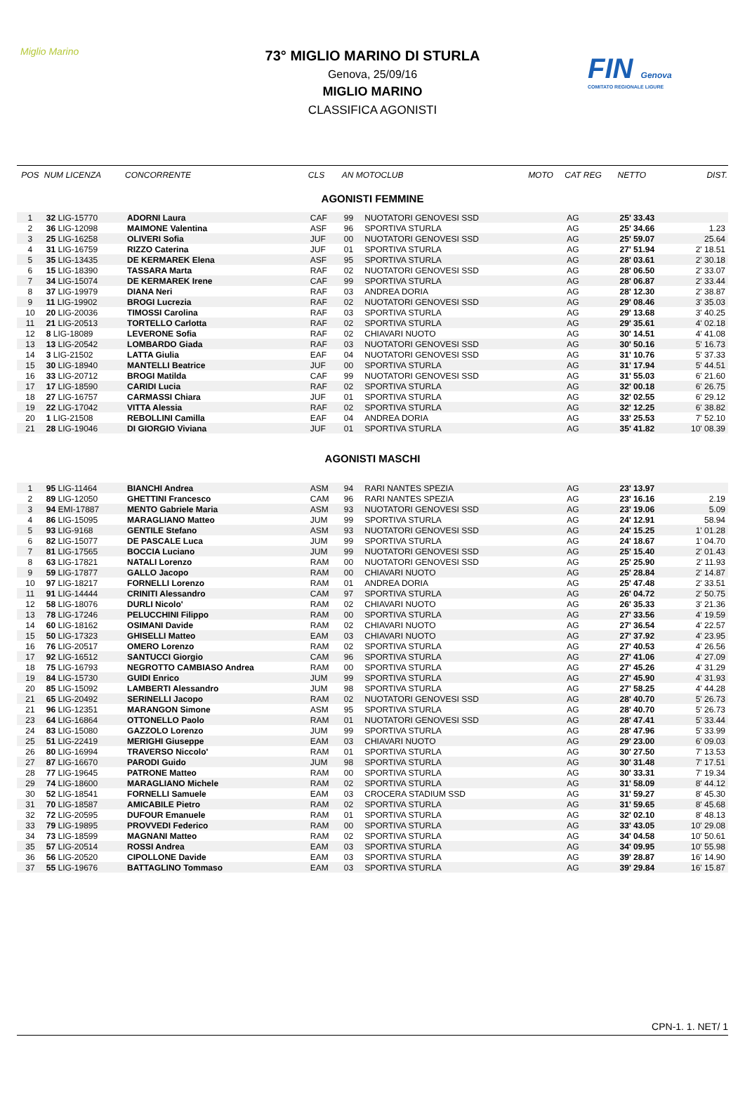Miglio Marino
FIN Genova
COMITATO REGIONALE LIGURE
73° MIGLIO MARINO DI STURLA
Genova, 25/09/16
MIGLIO MARINO
CLASSIFICA AGONISTI
| POS | NUM LICENZA | CONCORRENTE | CLS | AN MOTOCLUB | | MOTO | CAT REG | NETTO | DIST. |
| --- | --- | --- | --- | --- | --- | --- | --- | --- | --- |
| AGONISTI FEMMINE | | | | | | | | | |
| 1 | 32 LIG-15770 | ADORNI Laura | CAF | 99 | NUOTATORI GENOVESI SSD | | AG | 25' 33.43 | |
| 2 | 36 LIG-12098 | MAIMONE Valentina | ASF | 96 | SPORTIVA STURLA | | AG | 25' 34.66 | 1.23 |
| 3 | 25 LIG-16258 | OLIVERI Sofia | JUF | 00 | NUOTATORI GENOVESI SSD | | AG | 25' 59.07 | 25.64 |
| 4 | 31 LIG-16759 | RIZZO Caterina | JUF | 01 | SPORTIVA STURLA | | AG | 27' 51.94 | 2' 18.51 |
| 5 | 35 LIG-13435 | DE KERMAREK Elena | ASF | 95 | SPORTIVA STURLA | | AG | 28' 03.61 | 2' 30.18 |
| 6 | 15 LIG-18390 | TASSARA Marta | RAF | 02 | NUOTATORI GENOVESI SSD | | AG | 28' 06.50 | 2' 33.07 |
| 7 | 34 LIG-15074 | DE KERMAREK Irene | CAF | 99 | SPORTIVA STURLA | | AG | 28' 06.87 | 2' 33.44 |
| 8 | 37 LIG-19979 | DIANA Neri | RAF | 03 | ANDREA DORIA | | AG | 28' 12.30 | 2' 38.87 |
| 9 | 11 LIG-19902 | BROGI Lucrezia | RAF | 02 | NUOTATORI GENOVESI SSD | | AG | 29' 08.46 | 3' 35.03 |
| 10 | 20 LIG-20036 | TIMOSSI Carolina | RAF | 03 | SPORTIVA STURLA | | AG | 29' 13.68 | 3' 40.25 |
| 11 | 21 LIG-20513 | TORTELLO Carlotta | RAF | 02 | SPORTIVA STURLA | | AG | 29' 35.61 | 4' 02.18 |
| 12 | 8 LIG-18089 | LEVERONE Sofia | RAF | 02 | CHIAVARI NUOTO | | AG | 30' 14.51 | 4' 41.08 |
| 13 | 13 LIG-20542 | LOMBARDO Giada | RAF | 03 | NUOTATORI GENOVESI SSD | | AG | 30' 50.16 | 5' 16.73 |
| 14 | 3 LIG-21502 | LATTA Giulia | EAF | 04 | NUOTATORI GENOVESI SSD | | AG | 31' 10.76 | 5' 37.33 |
| 15 | 30 LIG-18940 | MANTELLI Beatrice | JUF | 00 | SPORTIVA STURLA | | AG | 31' 17.94 | 5' 44.51 |
| 16 | 33 LIG-20712 | BROGI Matilda | CAF | 99 | NUOTATORI GENOVESI SSD | | AG | 31' 55.03 | 6' 21.60 |
| 17 | 17 LIG-18590 | CARIDI Lucia | RAF | 02 | SPORTIVA STURLA | | AG | 32' 00.18 | 6' 26.75 |
| 18 | 27 LIG-16757 | CARMASSI Chiara | JUF | 01 | SPORTIVA STURLA | | AG | 32' 02.55 | 6' 29.12 |
| 19 | 22 LIG-17042 | VITTA Alessia | RAF | 02 | SPORTIVA STURLA | | AG | 32' 12.25 | 6' 38.82 |
| 20 | 1 LIG-21508 | REBOLLINI Camilla | EAF | 04 | ANDREA DORIA | | AG | 33' 25.53 | 7' 52.10 |
| 21 | 28 LIG-19046 | DI GIORGIO Viviana | JUF | 01 | SPORTIVA STURLA | | AG | 35' 41.82 | 10' 08.39 |
| AGONISTI MASCHI | | | | | | | | | |
| 1 | 95 LIG-11464 | BIANCHI Andrea | ASM | 94 | RARI NANTES SPEZIA | | AG | 23' 13.97 | |
| 2 | 89 LIG-12050 | GHETTINI Francesco | CAM | 96 | RARI NANTES SPEZIA | | AG | 23' 16.16 | 2.19 |
| 3 | 94 EMI-17887 | MENTO Gabriele Maria | ASM | 93 | NUOTATORI GENOVESI SSD | | AG | 23' 19.06 | 5.09 |
| 4 | 86 LIG-15095 | MARAGLIANO Matteo | JUM | 99 | SPORTIVA STURLA | | AG | 24' 12.91 | 58.94 |
| 5 | 93 LIG-9168 | GENTILE Stefano | ASM | 93 | NUOTATORI GENOVESI SSD | | AG | 24' 15.25 | 1' 01.28 |
| 6 | 82 LIG-15077 | DE PASCALE Luca | JUM | 99 | SPORTIVA STURLA | | AG | 24' 18.67 | 1' 04.70 |
| 7 | 81 LIG-17565 | BOCCIA Luciano | JUM | 99 | NUOTATORI GENOVESI SSD | | AG | 25' 15.40 | 2' 01.43 |
| 8 | 63 LIG-17821 | NATALI Lorenzo | RAM | 00 | NUOTATORI GENOVESI SSD | | AG | 25' 25.90 | 2' 11.93 |
| 9 | 59 LIG-17877 | GALLO Jacopo | RAM | 00 | CHIAVARI NUOTO | | AG | 25' 28.84 | 2' 14.87 |
| 10 | 97 LIG-18217 | FORNELLI Lorenzo | RAM | 01 | ANDREA DORIA | | AG | 25' 47.48 | 2' 33.51 |
| 11 | 91 LIG-14444 | CRINITI Alessandro | CAM | 97 | SPORTIVA STURLA | | AG | 26' 04.72 | 2' 50.75 |
| 12 | 58 LIG-18076 | DURLI Nicolo' | RAM | 02 | CHIAVARI NUOTO | | AG | 26' 35.33 | 3' 21.36 |
| 13 | 78 LIG-17246 | PELUCCHINI Filippo | RAM | 00 | SPORTIVA STURLA | | AG | 27' 33.56 | 4' 19.59 |
| 14 | 60 LIG-18162 | OSIMANI Davide | RAM | 02 | CHIAVARI NUOTO | | AG | 27' 36.54 | 4' 22.57 |
| 15 | 50 LIG-17323 | GHISELLI Matteo | EAM | 03 | CHIAVARI NUOTO | | AG | 27' 37.92 | 4' 23.95 |
| 16 | 76 LIG-20517 | OMERO Lorenzo | RAM | 02 | SPORTIVA STURLA | | AG | 27' 40.53 | 4' 26.56 |
| 17 | 92 LIG-16512 | SANTUCCI Giorgio | CAM | 96 | SPORTIVA STURLA | | AG | 27' 41.06 | 4' 27.09 |
| 18 | 75 LIG-16793 | NEGROTTO CAMBIASO Andrea | RAM | 00 | SPORTIVA STURLA | | AG | 27' 45.26 | 4' 31.29 |
| 19 | 84 LIG-15730 | GUIDI Enrico | JUM | 99 | SPORTIVA STURLA | | AG | 27' 45.90 | 4' 31.93 |
| 20 | 85 LIG-15092 | LAMBERTI Alessandro | JUM | 98 | SPORTIVA STURLA | | AG | 27' 58.25 | 4' 44.28 |
| 21 | 65 LIG-20492 | SERINELLI Jacopo | RAM | 02 | NUOTATORI GENOVESI SSD | | AG | 28' 40.70 | 5' 26.73 |
| 21 | 96 LIG-12351 | MARANGON Simone | ASM | 95 | SPORTIVA STURLA | | AG | 28' 40.70 | 5' 26.73 |
| 23 | 64 LIG-16864 | OTTONELLO Paolo | RAM | 01 | NUOTATORI GENOVESI SSD | | AG | 28' 47.41 | 5' 33.44 |
| 24 | 83 LIG-15080 | GAZZOLO Lorenzo | JUM | 99 | SPORTIVA STURLA | | AG | 28' 47.96 | 5' 33.99 |
| 25 | 51 LIG-22419 | MERIGHI Giuseppe | EAM | 03 | CHIAVARI NUOTO | | AG | 29' 23.00 | 6' 09.03 |
| 26 | 80 LIG-16994 | TRAVERSO Niccolo' | RAM | 01 | SPORTIVA STURLA | | AG | 30' 27.50 | 7' 13.53 |
| 27 | 87 LIG-16670 | PARODI Guido | JUM | 98 | SPORTIVA STURLA | | AG | 30' 31.48 | 7' 17.51 |
| 28 | 77 LIG-19645 | PATRONE Matteo | RAM | 00 | SPORTIVA STURLA | | AG | 30' 33.31 | 7' 19.34 |
| 29 | 74 LIG-18600 | MARAGLIANO Michele | RAM | 02 | SPORTIVA STURLA | | AG | 31' 58.09 | 8' 44.12 |
| 30 | 52 LIG-18541 | FORNELLI Samuele | EAM | 03 | CROCERA STADIUM SSD | | AG | 31' 59.27 | 8' 45.30 |
| 31 | 70 LIG-18587 | AMICABILE Pietro | RAM | 02 | SPORTIVA STURLA | | AG | 31' 59.65 | 8' 45.68 |
| 32 | 72 LIG-20595 | DUFOUR Emanuele | RAM | 01 | SPORTIVA STURLA | | AG | 32' 02.10 | 8' 48.13 |
| 33 | 79 LIG-19895 | PROVVEDI Federico | RAM | 00 | SPORTIVA STURLA | | AG | 33' 43.05 | 10' 29.08 |
| 34 | 73 LIG-18599 | MAGNANI Matteo | RAM | 02 | SPORTIVA STURLA | | AG | 34' 04.58 | 10' 50.61 |
| 35 | 57 LIG-20514 | ROSSI Andrea | EAM | 03 | SPORTIVA STURLA | | AG | 34' 09.95 | 10' 55.98 |
| 36 | 56 LIG-20520 | CIPOLLONE Davide | EAM | 03 | SPORTIVA STURLA | | AG | 39' 28.87 | 16' 14.90 |
| 37 | 55 LIG-19676 | BATTAGLINO Tommaso | EAM | 03 | SPORTIVA STURLA | | AG | 39' 29.84 | 16' 15.87 |
CPN-1. 1. NET/ 1